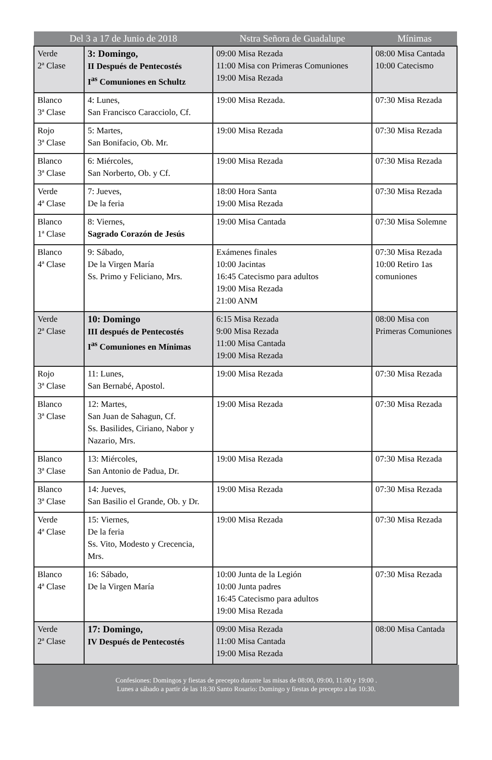| Del 3 a 17 de Junio de 2018 | | Nstra Señora de Guadalupe | Mínimas |
| --- | --- | --- | --- |
| Verde 2ª Clase | 3: Domingo, II Después de Pentecostés I<sup>as</sup> Comuniones en Schultz | 09:00 Misa Rezada 11:00 Misa con Primeras Comuniones 19:00 Misa Rezada | 08:00 Misa Cantada 10:00 Catecismo |
| Blanco 3ª Clase | 4: Lunes, San Francisco Caracciolo, Cf. | 19:00 Misa Rezada. | 07:30 Misa Rezada |
| Rojo 3ª Clase | 5: Martes, San Bonifacio, Ob. Mr. | 19:00 Misa Rezada | 07:30 Misa Rezada |
| Blanco 3ª Clase | 6: Miércoles, San Norberto, Ob. y Cf. | 19:00 Misa Rezada | 07:30 Misa Rezada |
| Verde 4ª Clase | 7: Jueves, De la feria | 18:00 Hora Santa 19:00 Misa Rezada | 07:30 Misa Rezada |
| Blanco 1ª Clase | 8: Viernes, Sagrado Corazón de Jesús | 19:00 Misa Cantada | 07:30 Misa Solemne |
| Blanco 4ª Clase | 9: Sábado, De la Virgen María Ss. Primo y Feliciano, Mrs. | Exámenes finales 10:00 Jacintas 16:45 Catecismo para adultos 19:00 Misa Rezada 21:00 ANM | 07:30 Misa Rezada 10:00 Retiro 1as comuniones |
| Verde 2ª Clase | 10: Domingo III después de Pentecostés I<sup>as</sup> Comuniones en Mínimas | 6:15 Misa Rezada 9:00 Misa Rezada 11:00 Misa Cantada 19:00 Misa Rezada | 08:00 Misa con Primeras Comuniones |
| Rojo 3ª Clase | 11: Lunes, San Bernabé, Apostol. | 19:00 Misa Rezada | 07:30 Misa Rezada |
| Blanco 3ª Clase | 12: Martes, San Juan de Sahagun, Cf. Ss. Basilides, Ciriano, Nabor y Nazario, Mrs. | 19:00 Misa Rezada | 07:30 Misa Rezada |
| Blanco 3ª Clase | 13: Miércoles, San Antonio de Padua, Dr. | 19:00 Misa Rezada | 07:30 Misa Rezada |
| Blanco 3ª Clase | 14: Jueves, San Basilio el Grande, Ob. y Dr. | 19:00 Misa Rezada | 07:30 Misa Rezada |
| Verde 4ª Clase | 15: Viernes, De la feria Ss. Vito, Modesto y Crecencia, Mrs. | 19:00 Misa Rezada | 07:30 Misa Rezada |
| Blanco 4ª Clase | 16: Sábado, De la Virgen María | 10:00 Junta de la Legión 10:00 Junta padres 16:45 Catecismo para adultos 19:00 Misa Rezada | 07:30 Misa Rezada |
| Verde 2ª Clase | 17: Domingo, IV Después de Pentecostés | 09:00 Misa Rezada 11:00 Misa Cantada 19:00 Misa Rezada | 08:00 Misa Cantada |
Confesiones: Domingos y fiestas de precepto durante las misas de 08:00, 09:00, 11:00 y 19:00 .
Lunes a sábado a partir de las 18:30 Santo Rosario: Domingo y fiestas de precepto a las 10:30.